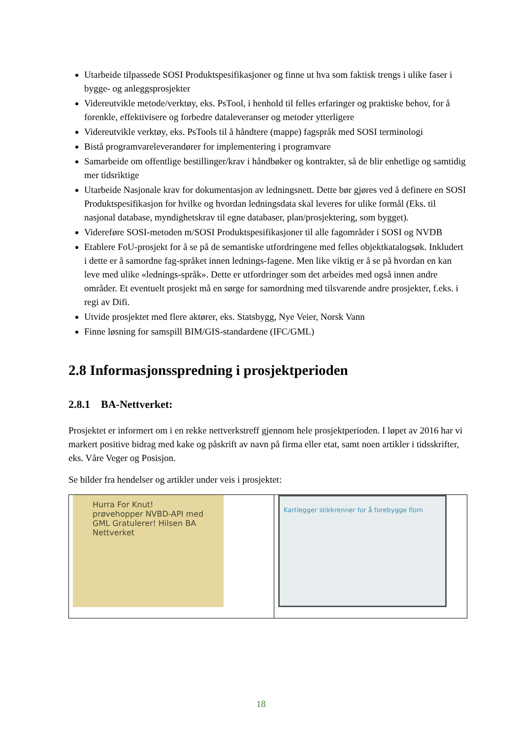Utarbeide tilpassede SOSI Produktspesifikasjoner og finne ut hva som faktisk trengs i ulike faser i bygge- og anleggsprosjekter
Videreutvikle metode/verktøy, eks. PsTool, i henhold til felles erfaringer og praktiske behov, for å forenkle, effektivisere og forbedre dataleveranser og metoder ytterligere
Videreutvikle verktøy, eks. PsTools til å håndtere (mappe) fagspråk med SOSI terminologi
Bistå programvareleverandører for implementering i programvare
Samarbeide om offentlige bestillinger/krav i håndbøker og kontrakter, så de blir enhetlige og samtidig mer tidsriktige
Utarbeide Nasjonale krav for dokumentasjon av ledningsnett. Dette bør gjøres ved å definere en SOSI Produktspesifikasjon for hvilke og hvordan ledningsdata skal leveres for ulike formål (Eks. til nasjonal database, myndighetskrav til egne databaser, plan/prosjektering, som bygget).
Videreføre SOSI-metoden m/SOSI Produktspesifikasjoner til alle fagområder i SOSI og NVDB
Etablere FoU-prosjekt for å se på de semantiske utfordringene med felles objektkatalogsøk. Inkludert i dette er å samordne fag-språket innen lednings-fagene. Men like viktig er å se på hvordan en kan leve med ulike «lednings-språk». Dette er utfordringer som det arbeides med også innen andre områder. Et eventuelt prosjekt må en sørge for samordning med tilsvarende andre prosjekter, f.eks. i regi av Difi.
Utvide prosjektet med flere aktører, eks. Statsbygg, Nye Veier, Norsk Vann
Finne løsning for samspill BIM/GIS-standardene (IFC/GML)
2.8 Informasjonsspredning i prosjektperioden
2.8.1 BA-Nettverket:
Prosjektet er informert om i en rekke nettverkstreff gjennom hele prosjektperioden. I løpet av 2016 har vi markert positive bidrag med kake og påskrift av navn på firma eller etat, samt noen artikler i tidsskrifter, eks. Våre Veger og Posisjon.
Se bilder fra hendelser og artikler under veis i prosjektet:
| Hurra For Knut! prøvehopper NVBD-API med GML Gratulerer! Hilsen BA Nettverket | Kartlegger stikkrenner for å forebygge flom |
18